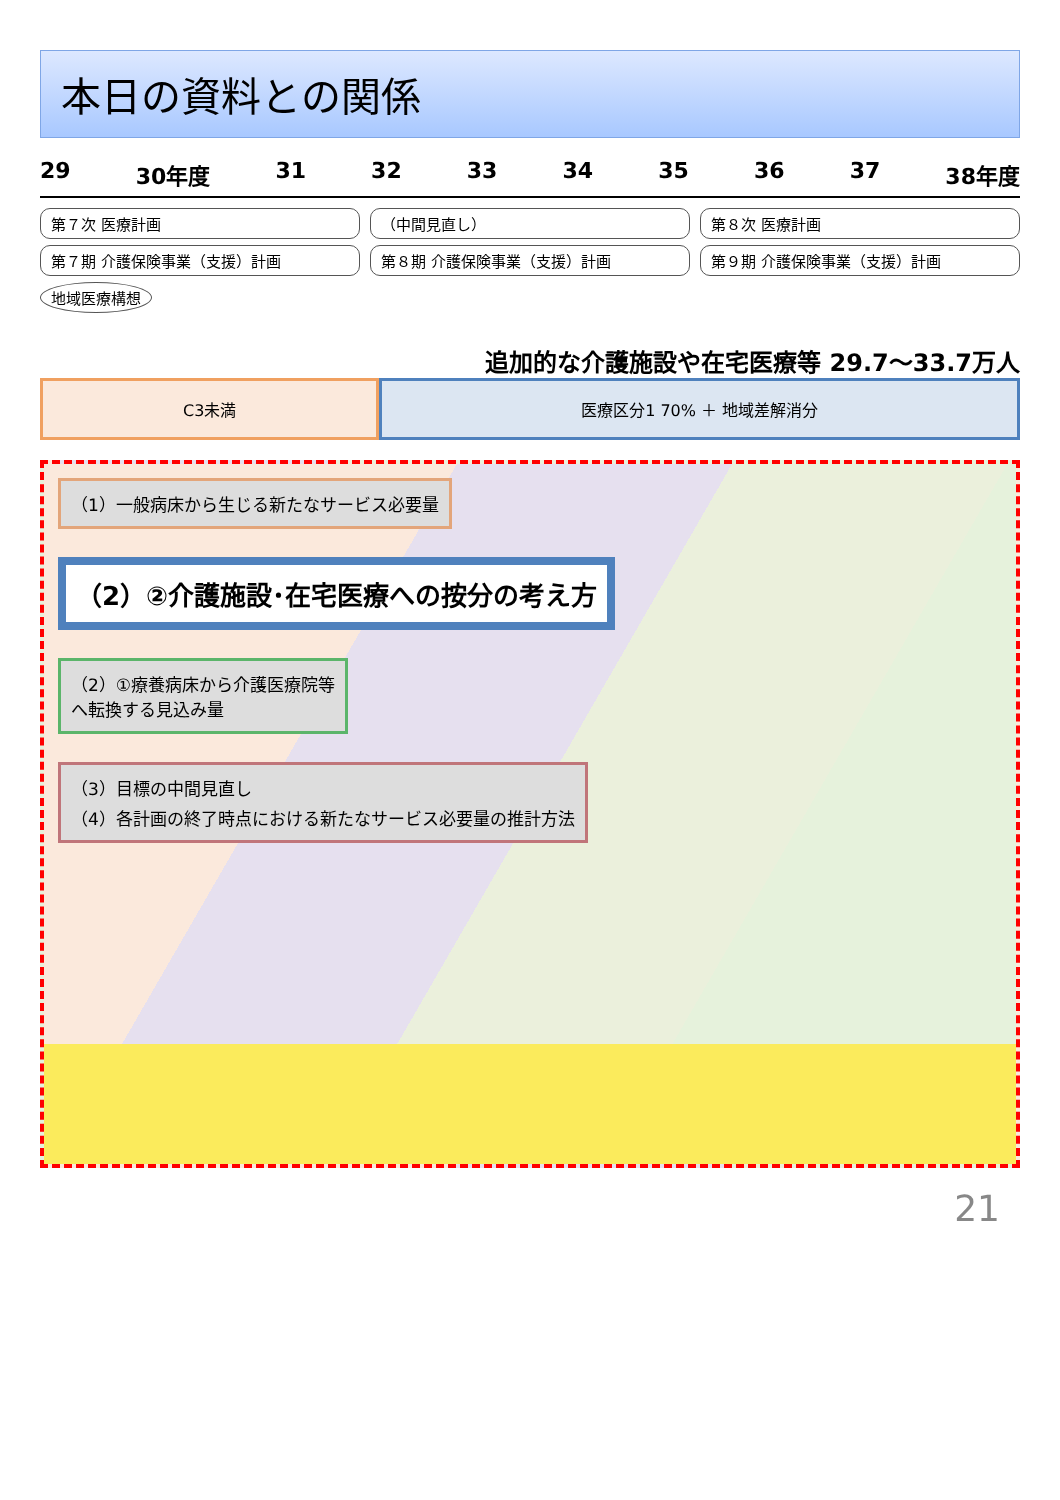本日の資料との関係
29 30年度 31 32 33 34 35 36 37 38年度
第７次 医療計画 （中間見直し） 第８次 医療計画
第７期 介護保険事業（支援）計画 第８期 介護保険事業（支援）計画 第９期 介護保険事業（支援）計画
地域医療構想
追加的な介護施設や在宅医療等 29.7～33.7万人
C3未満 医療区分1 70% ＋ 地域差解消分
（1）一般病床から生じる新たなサービス必要量
（2）②介護施設･在宅医療への按分の考え方
（2）①療養病床から介護医療院等
へ転換する見込み量
（3）目標の中間見直し
（4）各計画の終了時点における新たなサービス必要量の推計方法
21